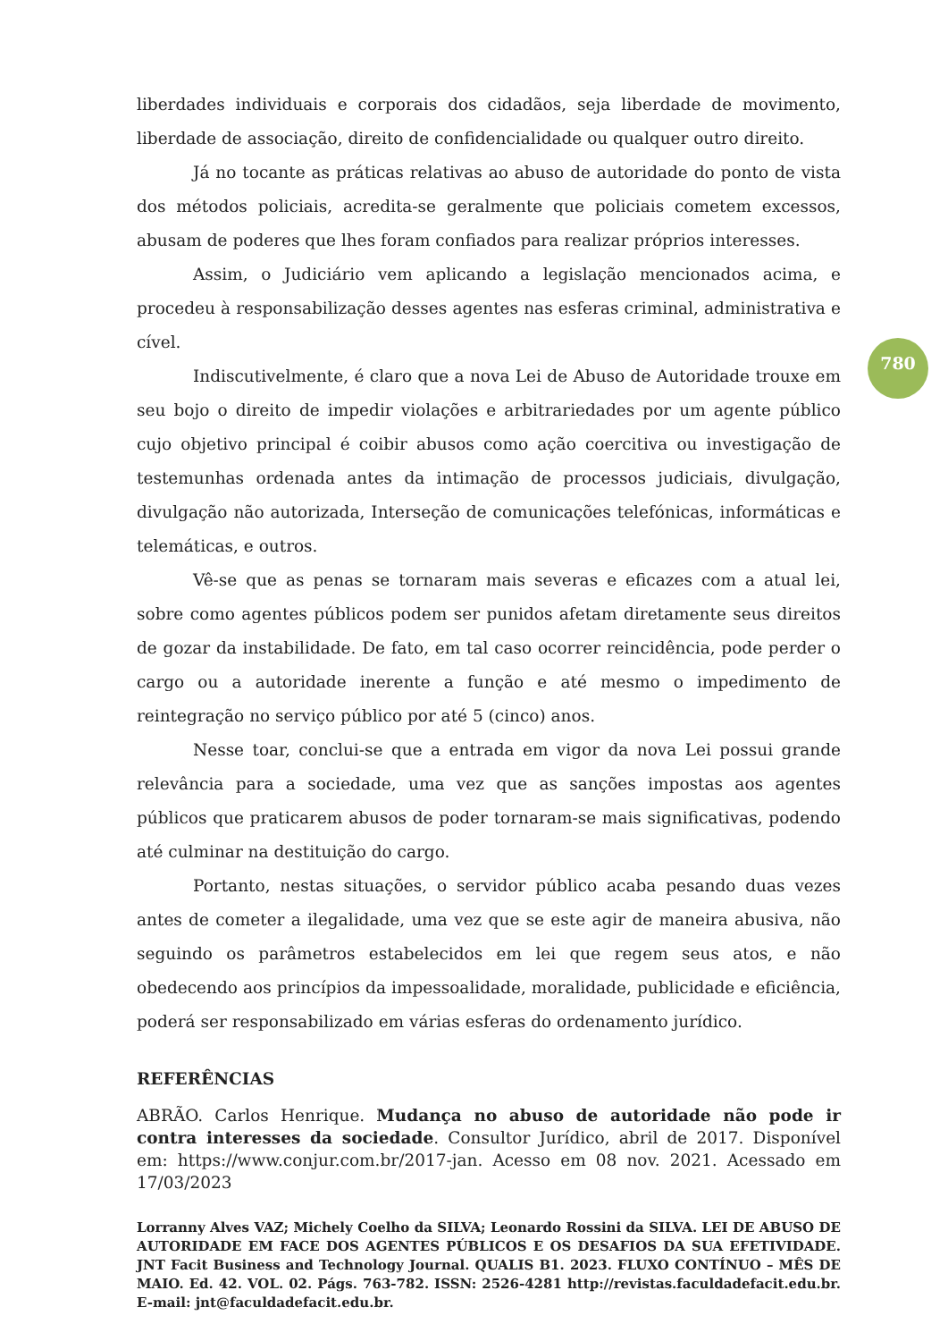780
liberdades individuais e corporais dos cidadãos, seja liberdade de movimento, liberdade de associação, direito de confidencialidade ou qualquer outro direito.
Já no tocante as práticas relativas ao abuso de autoridade do ponto de vista dos métodos policiais, acredita-se geralmente que policiais cometem excessos, abusam de poderes que lhes foram confiados para realizar próprios interesses.
Assim, o Judiciário vem aplicando a legislação mencionados acima, e procedeu à responsabilização desses agentes nas esferas criminal, administrativa e cível.
Indiscutivelmente, é claro que a nova Lei de Abuso de Autoridade trouxe em seu bojo o direito de impedir violações e arbitrariedades por um agente público cujo objetivo principal é coibir abusos como ação coercitiva ou investigação de testemunhas ordenada antes da intimação de processos judiciais, divulgação, divulgação não autorizada, Interseção de comunicações telefónicas, informáticas e telemáticas, e outros.
Vê-se que as penas se tornaram mais severas e eficazes com a atual lei, sobre como agentes públicos podem ser punidos afetam diretamente seus direitos de gozar da instabilidade. De fato, em tal caso ocorrer reincidência, pode perder o cargo ou a autoridade inerente a função e até mesmo o impedimento de reintegração no serviço público por até 5 (cinco) anos.
Nesse toar, conclui-se que a entrada em vigor da nova Lei possui grande relevância para a sociedade, uma vez que as sanções impostas aos agentes públicos que praticarem abusos de poder tornaram-se mais significativas, podendo até culminar na destituição do cargo.
Portanto, nestas situações, o servidor público acaba pesando duas vezes antes de cometer a ilegalidade, uma vez que se este agir de maneira abusiva, não seguindo os parâmetros estabelecidos em lei que regem seus atos, e não obedecendo aos princípios da impessoalidade, moralidade, publicidade e eficiência, poderá ser responsabilizado em várias esferas do ordenamento jurídico.
REFERÊNCIAS
ABRÃO. Carlos Henrique. Mudança no abuso de autoridade não pode ir contra interesses da sociedade. Consultor Jurídico, abril de 2017. Disponível em: https://www.conjur.com.br/2017-jan. Acesso em 08 nov. 2021. Acessado em 17/03/2023
Lorranny Alves VAZ; Michely Coelho da SILVA; Leonardo Rossini da SILVA. LEI DE ABUSO DE AUTORIDADE EM FACE DOS AGENTES PÚBLICOS E OS DESAFIOS DA SUA EFETIVIDADE. JNT Facit Business and Technology Journal. QUALIS B1. 2023. FLUXO CONTÍNUO – MÊS DE MAIO. Ed. 42. VOL. 02. Págs. 763-782. ISSN: 2526-4281 http://revistas.faculdadefacit.edu.br. E-mail: jnt@faculdadefacit.edu.br.